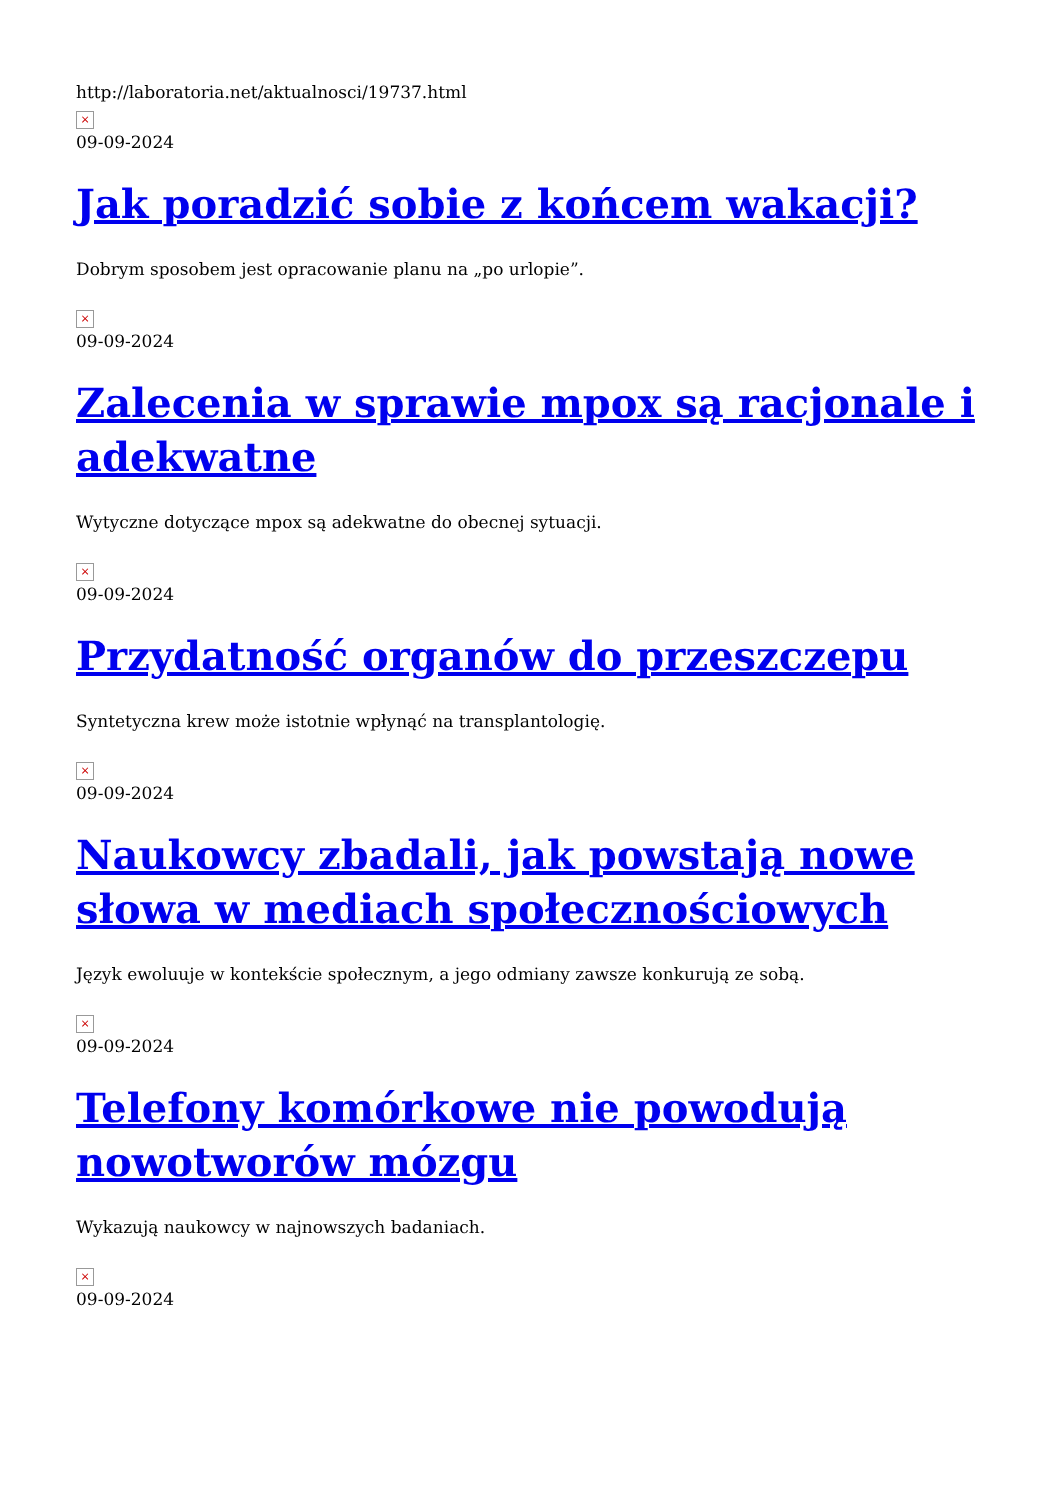http://laboratoria.net/aktualnosci/19737.html
×
09-09-2024
Jak poradzić sobie z końcem wakacji?
Dobrym sposobem jest opracowanie planu na „po urlopie”.
×
09-09-2024
Zalecenia w sprawie mpox są racjonale i adekwatne
Wytyczne dotyczące mpox są adekwatne do obecnej sytuacji.
×
09-09-2024
Przydatność organów do przeszczepu
Syntetyczna krew może istotnie wpłynąć na transplantologię.
×
09-09-2024
Naukowcy zbadali, jak powstają nowe słowa w mediach społecznościowych
Język ewoluuje w kontekście społecznym, a jego odmiany zawsze konkurują ze sobą.
×
09-09-2024
Telefony komórkowe nie powodują nowotworów mózgu
Wykazują naukowcy w najnowszych badaniach.
×
09-09-2024